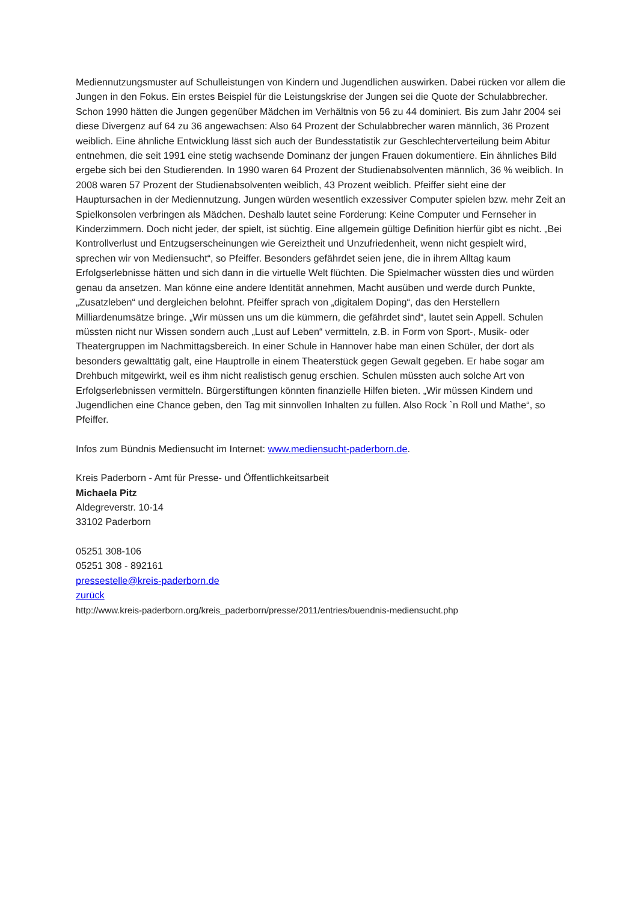Mediennutzungsmuster auf Schulleistungen von Kindern und Jugendlichen auswirken. Dabei rücken vor allem die Jungen in den Fokus. Ein erstes Beispiel für die Leistungskrise der Jungen sei die Quote der Schulabbrecher. Schon 1990 hätten die Jungen gegenüber Mädchen im Verhältnis von 56 zu 44 dominiert. Bis zum Jahr 2004 sei diese Divergenz auf 64 zu 36 angewachsen: Also 64 Prozent der Schulabbrecher waren männlich, 36 Prozent weiblich. Eine ähnliche Entwicklung lässt sich auch der Bundesstatistik zur Geschlechterverteilung beim Abitur entnehmen, die seit 1991 eine stetig wachsende Dominanz der jungen Frauen dokumentiere. Ein ähnliches Bild ergebe sich bei den Studierenden. In 1990 waren 64 Prozent der Studienabsolventen männlich, 36 % weiblich. In 2008 waren 57 Prozent der Studienabsolventen weiblich, 43 Prozent weiblich. Pfeiffer sieht eine der Hauptursachen in der Mediennutzung. Jungen würden wesentlich exzessiver Computer spielen bzw. mehr Zeit an Spielkonsolen verbringen als Mädchen. Deshalb lautet seine Forderung: Keine Computer und Fernseher in Kinderzimmern. Doch nicht jeder, der spielt, ist süchtig. Eine allgemein gültige Definition hierfür gibt es nicht. „Bei Kontrollverlust und Entzugserscheinungen wie Gereiztheit und Unzufriedenheit, wenn nicht gespielt wird, sprechen wir von Mediensucht“, so Pfeiffer. Besonders gefährdet seien jene, die in ihrem Alltag kaum Erfolgserlebnisse hätten und sich dann in die virtuelle Welt flüchten. Die Spielmacher wüssten dies und würden genau da ansetzen. Man könne eine andere Identität annehmen, Macht ausüben und werde durch Punkte, „Zusatzleben“ und dergleichen belohnt. Pfeiffer sprach von „digitalem Doping“, das den Herstellern Milliardenumsätze bringe. „Wir müssen uns um die kümmern, die gefährdet sind“, lautet sein Appell. Schulen müssten nicht nur Wissen sondern auch „Lust auf Leben“ vermitteln, z.B. in Form von Sport-, Musik- oder Theatergruppen im Nachmittagsbereich. In einer Schule in Hannover habe man einen Schüler, der dort als besonders gewalttätig galt, eine Hauptrolle in einem Theaterstück gegen Gewalt gegeben. Er habe sogar am Drehbuch mitgewirkt, weil es ihm nicht realistisch genug erschien. Schulen müssten auch solche Art von Erfolgserlebnissen vermitteln. Bürgerstiftungen könnten finanzielle Hilfen bieten. „Wir müssen Kindern und Jugendlichen eine Chance geben, den Tag mit sinnvollen Inhalten zu füllen. Also Rock `n Roll und Mathe“, so Pfeiffer.
Infos zum Bündnis Mediensucht im Internet: www.mediensucht-paderborn.de.
Kreis Paderborn - Amt für Presse- und Öffentlichkeitsarbeit
Michaela Pitz
Aldegreverstr. 10-14
33102 Paderborn
05251 308-106
05251 308 - 892161
pressestelle@kreis-paderborn.de
zurück
http://www.kreis-paderborn.org/kreis_paderborn/presse/2011/entries/buendnis-mediensucht.php